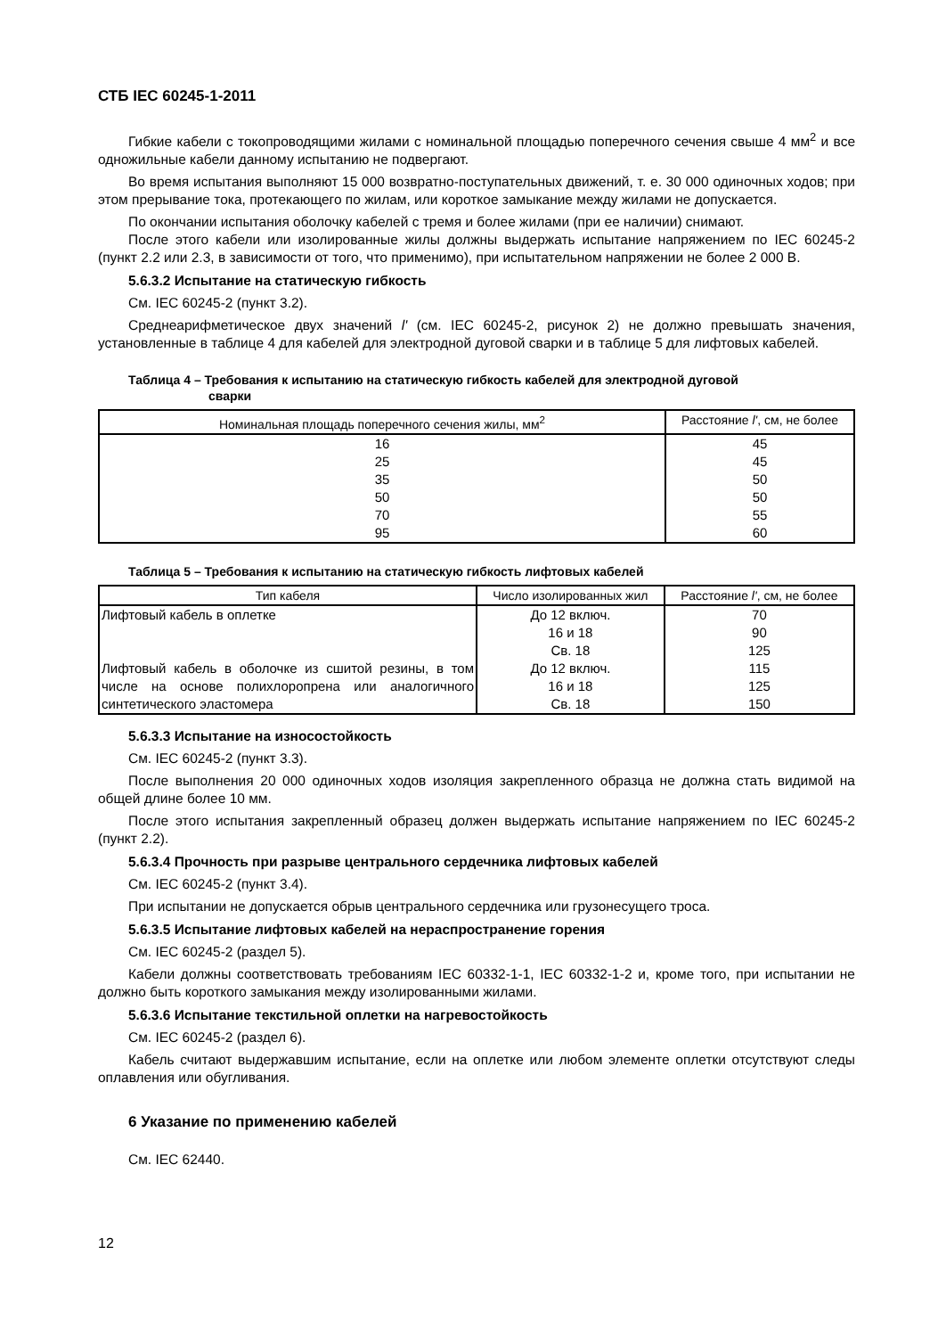СТБ IEC 60245-1-2011
Гибкие кабели с токопроводящими жилами с номинальной площадью поперечного сечения свыше 4 мм<sup>2</sup> и все одножильные кабели данному испытанию не подвергают.
Во время испытания выполняют 15 000 возвратно-поступательных движений, т. е. 30 000 одиночных ходов; при этом прерывание тока, протекающего по жилам, или короткое замыкание между жилами не допускается.
По окончании испытания оболочку кабелей с тремя и более жилами (при ее наличии) снимают.
После этого кабели или изолированные жилы должны выдержать испытание напряжением по IEC 60245-2 (пункт 2.2 или 2.3, в зависимости от того, что применимо), при испытательном напряжении не более 2 000 В.
5.6.3.2 Испытание на статическую гибкость
См. IEC 60245-2 (пункт 3.2).
Среднеарифметическое двух значений l' (см. IEC 60245-2, рисунок 2) не должно превышать значения, установленные в таблице 4 для кабелей для электродной дуговой сварки и в таблице 5 для лифтовых кабелей.
Таблица 4 – Требования к испытанию на статическую гибкость кабелей для электродной дуговой
сварки
| Номинальная площадь поперечного сечения жилы, мм<sup>2</sup> | Расстояние l' , см, не более |
| --- | --- |
| 16 25 35 50 70 95 | 45 45 50 50 55 60 |
Таблица 5 – Требования к испытанию на статическую гибкость лифтовых кабелей
| Тип кабеля | Число изолированных жил | Расстояние l' , см, не более |
| --- | --- | --- |
| Лифтовый кабель в оплетке | До 12 включ. 16 и 18 Св. 18 | 70 90 125 |
| Лифтовый кабель в оболочке из сшитой резины, в том числе на основе полихлоропрена или аналогичного синтетического эластомера | До 12 включ. 16 и 18 Св. 18 | 115 125 150 |
5.6.3.3 Испытание на износостойкость
См. IEC 60245-2 (пункт 3.3).
После выполнения 20 000 одиночных ходов изоляция закрепленного образца не должна стать видимой на общей длине более 10 мм.
После этого испытания закрепленный образец должен выдержать испытание напряжением по IEC 60245-2 (пункт 2.2).
5.6.3.4 Прочность при разрыве центрального сердечника лифтовых кабелей
См. IEC 60245-2 (пункт 3.4).
При испытании не допускается обрыв центрального сердечника или грузонесущего троса.
5.6.3.5 Испытание лифтовых кабелей на нераспространение горения
См. IEC 60245-2 (раздел 5).
Кабели должны соответствовать требованиям IEC 60332-1-1, IEC 60332-1-2 и, кроме того, при испытании не должно быть короткого замыкания между изолированными жилами.
5.6.3.6 Испытание текстильной оплетки на нагревостойкость
См. IEC 60245-2 (раздел 6).
Кабель считают выдержавшим испытание, если на оплетке или любом элементе оплетки отсутствуют следы оплавления или обугливания.
6 Указание по применению кабелей
См. IEC 62440.
12